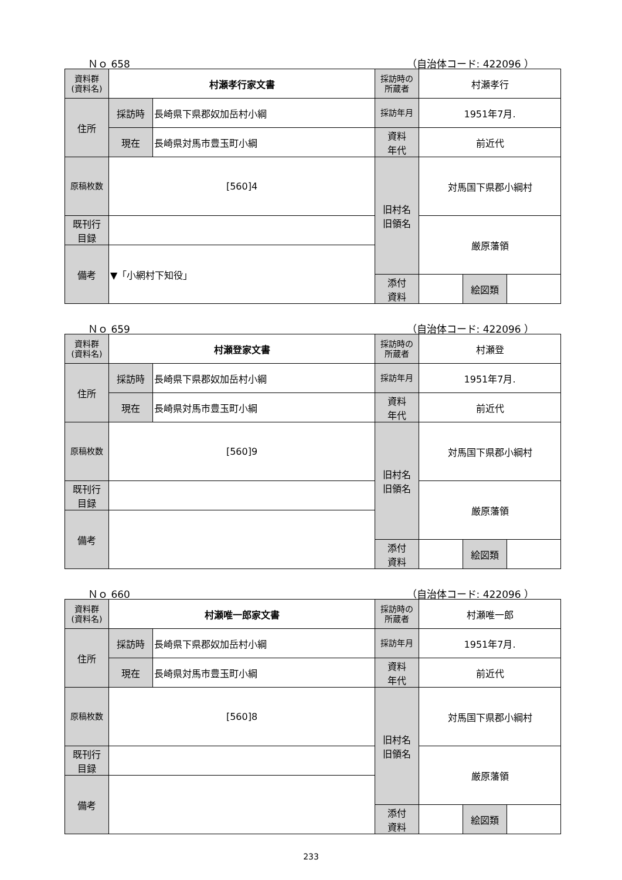Ｎｏ 658 （自治体コード: 422096 ）
| 資料群 (資料名) | 村瀬孝行家文書 | | 採訪時の 所蔵者 | 村瀬孝行 | | |
| 住所 | 採訪時 | 長崎県下県郡奴加岳村小綱 | 採訪年月 | 1951年7月. | | |
| | 現在 | 長崎県対馬市豊玉町小綱 | 資料 年代 | 前近代 | | |
| 原稿枚数 | [560]4 | | 旧村名 旧領名 | 対馬国下県郡小綱村 | | |
| 既刊行 目録 | | | | 厳原藩領 | | |
| 備考 | ▼「小網村下知役」 | | | | | |
| | | | 添付 資料 | | 絵図類 | |
Ｎｏ 659 （自治体コード: 422096 ）
| 資料群 (資料名) | 村瀬登家文書 | | 採訪時の 所蔵者 | 村瀬登 | | |
| 住所 | 採訪時 | 長崎県下県郡奴加岳村小綱 | 採訪年月 | 1951年7月. | | |
| | 現在 | 長崎県対馬市豊玉町小綱 | 資料 年代 | 前近代 | | |
| 原稿枚数 | [560]9 | | 旧村名 旧領名 | 対馬国下県郡小綱村 | | |
| 既刊行 目録 | | | | 厳原藩領 | | |
| 備考 | | | | | | |
| | | | 添付 資料 | | 絵図類 | |
Ｎｏ 660 （自治体コード: 422096 ）
| 資料群 (資料名) | 村瀬唯一郎家文書 | | 採訪時の 所蔵者 | 村瀬唯一郎 | | |
| 住所 | 採訪時 | 長崎県下県郡奴加岳村小綱 | 採訪年月 | 1951年7月. | | |
| | 現在 | 長崎県対馬市豊玉町小綱 | 資料 年代 | 前近代 | | |
| 原稿枚数 | [560]8 | | 旧村名 旧領名 | 対馬国下県郡小綱村 | | |
| 既刊行 目録 | | | | 厳原藩領 | | |
| 備考 | | | | | | |
| | | | 添付 資料 | | 絵図類 | |
233